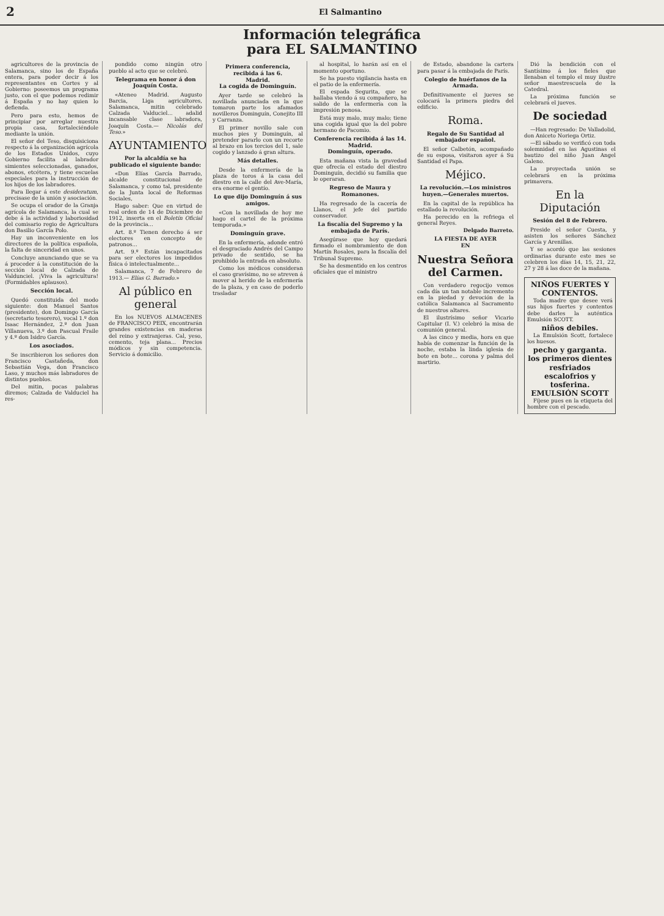2
El Salmantino
Información telegráfica
para EL SALMANTINO
agricultores de la provincia de Salamanca, sino los de España entera, para poder decir á los representantes en Cortes y al Gobierno: poseemos un programa justo, con el que podemos redimir á España y no hay quien lo defienda.
Pero para esto, hemos de principiar por arreglar nuestra propia casa, fortaleciéndole mediante la unión.
El señor del Teso, disquisiciona respecto á la organización agrícola de los Estados Unidos, cuyo Gobierno facilita al labrador simientes seleccionadas, ganados, abonos, etcétera, y tiene escuelas especiales para la instrucción de los hijos de los labradores.
Para llegar á este desideratum, precisase de la unión y asociación.
Se ocupa el orador de la Granja agrícola de Salamanca, la cual se debe á la actividad y laboriosidad del comisario regio de Agricultura don Basilio García Polo.
Hay un inconveniente en los directores de la política española, la falta de sinceridad en unos.
Concluye anunciando que se va á proceder á la constitución de la sección local de Calzada de Valdunciel. ¡Viva la agricultura! (Formidables aplausos).
Sección local.
Quedó constituida del modo siguiente: don Manuel Santos (presidente), don Domingo García (secretario tesorero), vocal 1.º don Isaac Hernández, 2.º don Juan Villanueva, 3.º don Pascual Fraile y 4.º don Isidro García.
Los asociados.
Se inscribieron los señores don Francisco Castañeda, don Sebastián Vega, don Francisco Laso, y muchos más labradores de distintos pueblos.
Del mitin, pocas palabras diremos; Calzada de Valduciel ha res-
pondido como ningún otro pueblo al acto que se celebró.
Telegrama en honor á don Joaquín Costa.
«Ateneo Madrid. Augusto Barcia, Liga agricultores, Salamanca, mitin celebrado Calzada Valduciel... adalid incansable clase labradora, Joaquín Costa.— Nicolás del Teso.»
AYUNTAMIENTO
Por la alcaldía se ha publicado el siguiente bando:
«Don Elías García Barrado, alcalde constitucional de Salamanca, y como tal, presidente de la Junta local de Reformas Sociales,
Hago saber: Que en virtud de real orden de 14 de Diciembre de 1912, inserta en el Boletín Oficial de la provincia...
Art. 8.º Tienen derecho á ser electores en concepto de patronos...
Art. 9.º Están incapacitados para ser electores los impedidos física ó intelectualmente...
Salamanca, 7 de Febrero de 1913.— Elías G. Barrado.»
Al público en general
En los NUEVOS ALMACENES de FRANCISCO PEIX, encontrarán grandes existencias en maderas del reino y extranjeras. Cal, yeso, cemento, teja plana... Precios módicos y sin competencia. Servicio á domicilio.
Primera conferencia, recibida á las 6.
Madrid.
La cogida de Dominguín.
Ayer tarde se celebró la novillada anunciada en la que tomaron parte los afamados novilleros Dominguín, Conejito III y Carranza.
El primer novillo sale con muchos pies y Dominguín, al pretender pararlo con un recorte al brazo en los tercios del 1, sale cogido y lanzado á gran altura.
Más detalles.
Desde la enfermería de la plaza de toros á la casa del diestro en la calle del Ave-María, era enorme el gentío.
Lo que dijo Dominguín á sus amigos.
«Con la novillada de hoy me hago el cartel de la próxima temporada.»
Dominguín grave.
En la enfermería, adonde entró el desgraciado Andrés del Campo privado de sentido, se ha prohibido la entrada en absoluto.
Como los médicos consideran el caso gravísimo, no se atreven á mover al herido de la enfermería de la plaza, y en caso de poderlo trasladar
al hospital, lo harán así en el momento oportuno.
Se ha puesto vigilancia hasta en el patio de la enfermería.
El espada Segurita, que se hallaba viendo á su compañero, ha salido de la enfermería con la impresión penosa.
Está muy malo, muy malo; tiene una cogida igual que la del pobre hermano de Pacomio.
Conferencia recibida á las 14.
Madrid.
Dominguín, operado.
Esta mañana vista la gravedad que ofrecía el estado del diestro Dominguín, decidió su familia que le operaran.
Regreso de Maura y Romanones.
Ha regresado de la cacería de Llanos, el jefe del partido conservador.
La fiscalía del Supremo y la embajada de París.
Asegúrase que hoy quedará firmado el nombramiento de don Martín Rosales, para la fiscalía del Tribunal Supremo.
Se ha desmentido en los centros oficiales que el ministro
de Estado, abandone la cartera para pasar á la embajada de París.
Colegio de huérfanos de la Armada.
Definitivamente el jueves se colocará la primera piedra del edificio.
Roma.
Regalo de Su Santidad al embajador español.
El señor Calbetón, acompañado de su esposa, visitaron ayer á Su Santidad el Papa.
Méjico.
La revolución.—Los ministros huyen.—Generales muertos.
En la capital de la república ha estallado la revolución.
Ha perecido en la refriega el general Reyes.
Delgado Barreto.
LA FIESTA DE AYER
EN
Nuestra Señora del Carmen.
Con verdadero regocijo vemos cada día un tan notable incremento en la piedad y devoción de la católica Salamanca al Sacramento de nuestros altares.
El ilustrísimo señor Vicario Capitular (I. V.) celebró la misa de comunión general.
A las cinco y media, hora en que había de comenzar la función de la noche, estaba la linda iglesia de bote en bote... corona y palma del martirio.
Dió la bendición con el Santísimo á los fieles que llenaban el templo el muy ilustre señor maestrescuela de la Catedral.
La próxima función se celebrará el jueves.
De sociedad
—Han regresado: De Valladolid, don Aniceto Noriega Ortiz.
—El sábado se verificó con toda solemnidad en las Agustinas el bautizo del niño Juan Angel Galeno.
La proyectada unión se celebrará en la próxima primavera.
En la Diputación
Sesión del 8 de Febrero.
Preside el señor Cuesta, y asisten los señores Sánchez García y Arenillas.
Y se acordó que las sesiones ordinarias durante este mes se celebren los días 14, 15, 21, 22, 27 y 28 á las doce de la mañana.
NIÑOS FUERTES Y CONTENTOS.
Toda madre que desee verá sus hijos fuertes y contentos debe darles la auténtica Emulsión SCOTT.
niños debiles.
La Emulsión Scott, fortalece los huesos.
pecho y garganta.
los primeros dientes
resfriados escalofrios y tosferina.
EMULSIÓN SCOTT
Fíjese pues en la etiqueta del hombre con el pescado.